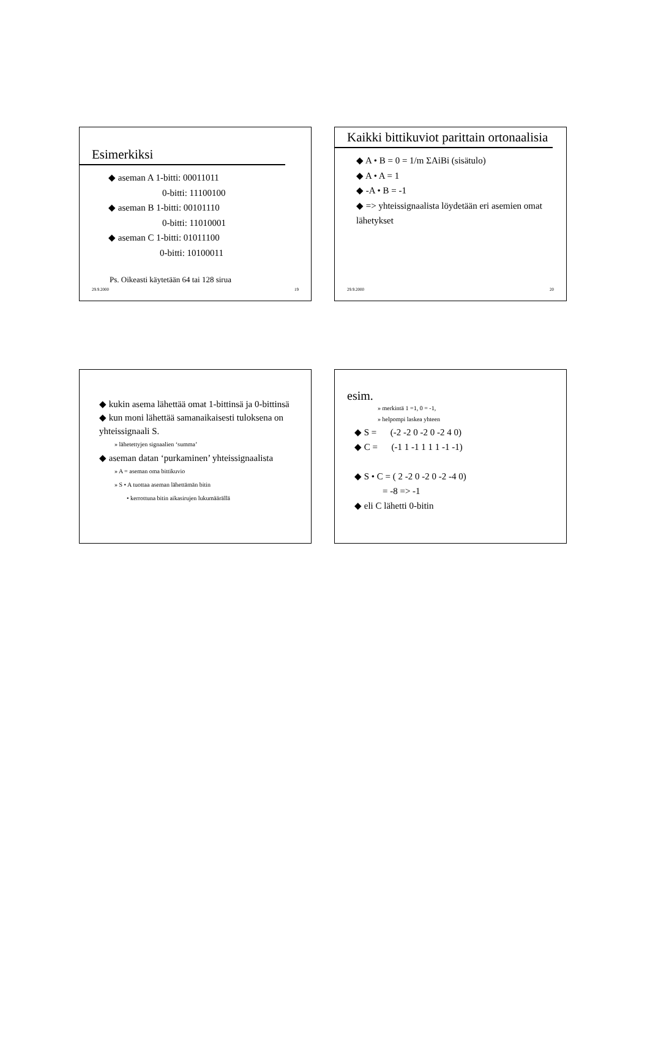Esimerkiksi
◆ aseman A 1-bitti: 00011011
0-bitti: 11100100
◆ aseman B 1-bitti: 00101110
0-bitti: 11010001
◆ aseman C 1-bitti: 01011100
0-bitti: 10100011
Ps. Oikeasti käytetään 64 tai 128 sirua
29.9.2000 19
Kaikki bittikuviot parittain ortonaalisia
◆ A • B = 0 = 1/m ΣAiBi (sisätulo)
◆ A • A = 1
◆ -A • B = -1
◆ => yhteissignaalista löydetään eri asemien omat lähetykset
29.9.2000 20
◆ kukin asema lähettää omat 1-bittinsä ja 0-bittinsä
◆ kun moni lähettää samanaikaisesti tuloksena on yhteissignaali S.
» lähetettyjen signaalien ‘summa’
◆ aseman datan ‘purkaminen’ yhteissignaalista
» A = aseman oma bittikuvio
» S • A tuottaa aseman lähettämän bitin
• kerrottuna bitin aikasirujen lukumäärällä
esim.
» merkintä 1 =1, 0 = -1,
» helpompi laskea yhteen
◆ S = (-2 -2 0 -2 0 -2 4 0)
◆ C = (-1 1 -1 1 1 1 -1 -1)
◆ S • C = ( 2 -2 0 -2 0 -2 -4 0)
= -8 => -1
◆ eli C lähetti 0-bitin